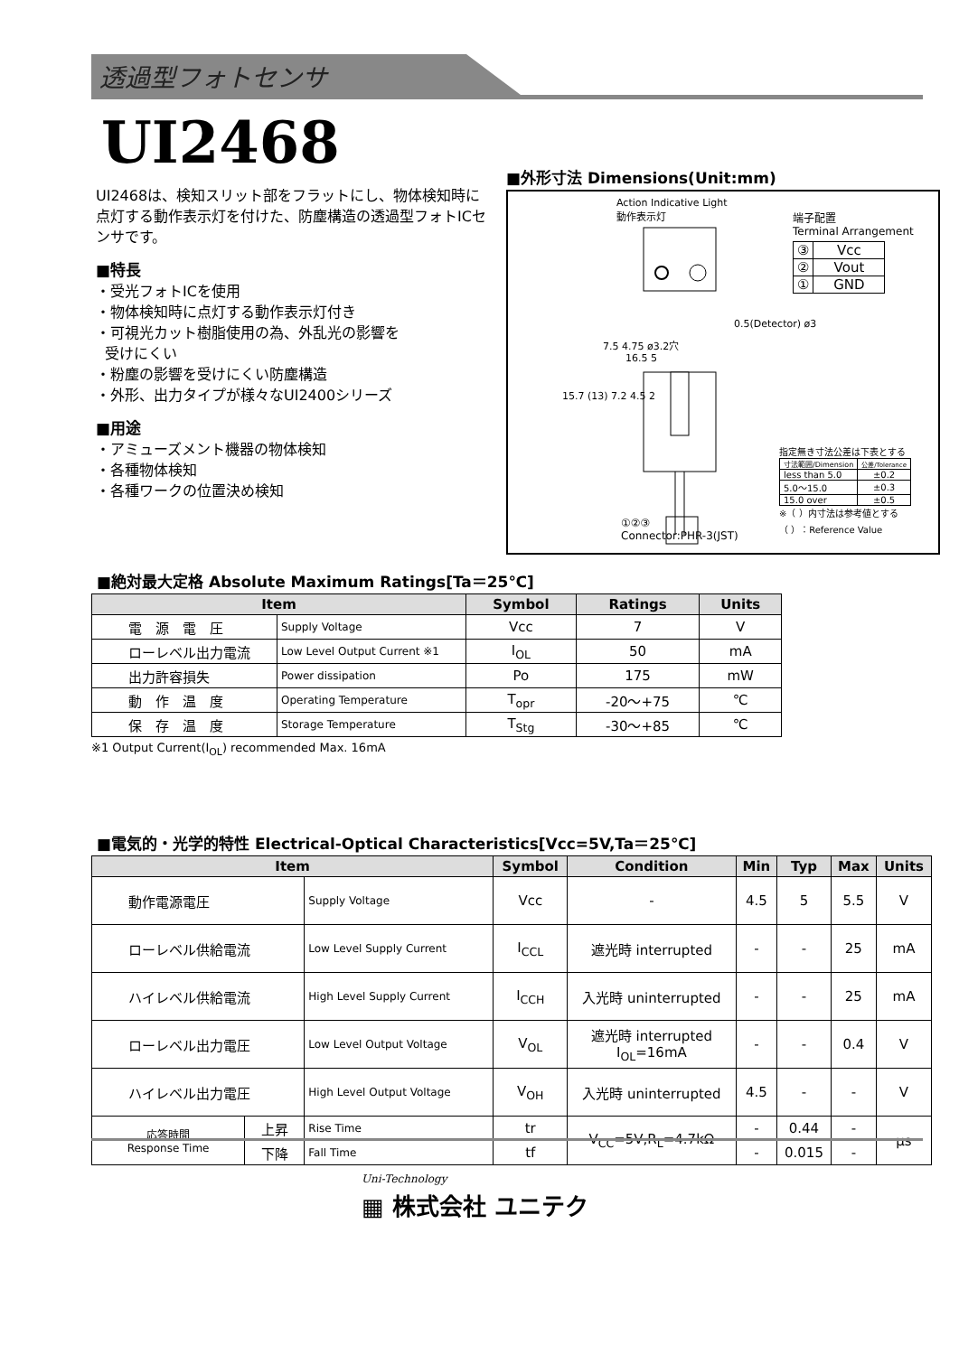透過型フォトセンサ
UI2468
UI2468は、検知スリット部をフラットにし、物体検知時に点灯する動作表示灯を付けた、防塵構造の透過型フォトICセンサです。
■特長
・受光フォトICを使用
・物体検知時に点灯する動作表示灯付き
・可視光カット樹脂使用の為、外乱光の影響を
受けにくい
・粉塵の影響を受けにくい防塵構造
・外形、出力タイプが様々なUI2400シリーズ
■用途
・アミューズメント機器の物体検知
・各種物体検知
・各種ワークの位置決め検知
■外形寸法 Dimensions(Unit:mm)
Action Indicative Light
動作表示灯
7.5 4.75 ø3.2穴
16.5 5
0.5(Detector) ø3
15.7 (13) 7.2 4.5 2
端子配置
Terminal Arrangement
| ③ | Vcc |
| ② | Vout |
| ① | GND |
指定無き寸法公差は下表とする
| 寸法範囲/Dimension | 公差/Tolerance |
| less than 5.0 | ±0.2 |
| 5.0～15.0 | ±0.3 |
| 15.0 over | ±0.5 |
※（ ）内寸法は参考値とする
（ ）：Reference Value
①②③
Connector:PHR-3(JST)
■絶対最大定格 Absolute Maximum Ratings[Ta＝25℃]
| Item | | Symbol | Ratings | Units |
| --- | --- | --- | --- | --- |
| 電 源 電 圧 | Supply Voltage | Vcc | 7 | V |
| ローレベル出力電流 | Low Level Output Current ※1 | I<sub>OL</sub> | 50 | mA |
| 出力許容損失 | Power dissipation | Po | 175 | mW |
| 動 作 温 度 | Operating Temperature | T<sub>opr</sub> | -20～+75 | ℃ |
| 保 存 温 度 | Storage Temperature | T<sub>Stg</sub> | -30～+85 | ℃ |
※1 Output Current(I<sub>OL</sub>) recommended Max. 16mA
■電気的・光学的特性 Electrical-Optical Characteristics[Vcc=5V,Ta＝25℃]
| Item | | | Symbol | Condition | Min | Typ | Max | Units |
| --- | --- | --- | --- | --- | --- | --- | --- | --- |
| 動作電源電圧 | | Supply Voltage | Vcc | - | 4.5 | 5 | 5.5 | V |
| ローレベル供給電流 | | Low Level Supply Current | I<sub>CCL</sub> | 遮光時 interrupted | - | - | 25 | mA |
| ハイレベル供給電流 | | High Level Supply Current | I<sub>CCH</sub> | 入光時 uninterrupted | - | - | 25 | mA |
| ローレベル出力電圧 | | Low Level Output Voltage | V<sub>OL</sub> | 遮光時 interrupted I<sub>OL</sub>=16mA | - | - | 0.4 | V |
| ハイレベル出力電圧 | | High Level Output Voltage | V<sub>OH</sub> | 入光時 uninterrupted | 4.5 | - | - | V |
| 応答時間 Response Time | 上昇 | Rise Time | tr | V<sub>CC</sub>=5V,R<sub>L</sub>=4.7kΩ | - | 0.44 | - | μs |
| | 下降 | Fall Time | tf | | - | 0.015 | - | |
Uni-Technology
▦ 株式会社 ユニテク